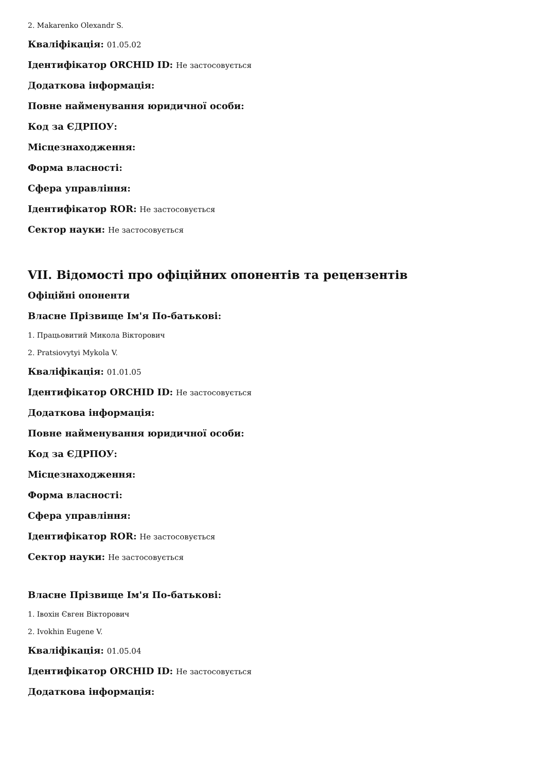2. Makarenko Olexandr S.
Кваліфікація: 01.05.02
Ідентифікатор ORCHID ID: Не застосовується
Додаткова інформація:
Повне найменування юридичної особи:
Код за ЄДРПОУ:
Місцезнаходження:
Форма власності:
Сфера управління:
Ідентифікатор ROR: Не застосовується
Сектор науки: Не застосовується
VII. Відомості про офіційних опонентів та рецензентів
Офіційні опоненти
Власне Прізвище Ім'я По-батькові:
1. Працьовитий Микола Вікторович
2. Pratsiovytyi Mykola V.
Кваліфікація: 01.01.05
Ідентифікатор ORCHID ID: Не застосовується
Додаткова інформація:
Повне найменування юридичної особи:
Код за ЄДРПОУ:
Місцезнаходження:
Форма власності:
Сфера управління:
Ідентифікатор ROR: Не застосовується
Сектор науки: Не застосовується
Власне Прізвище Ім'я По-батькові:
1. Івохін Євген Вікторович
2. Ivokhin Eugene V.
Кваліфікація: 01.05.04
Ідентифікатор ORCHID ID: Не застосовується
Додаткова інформація: